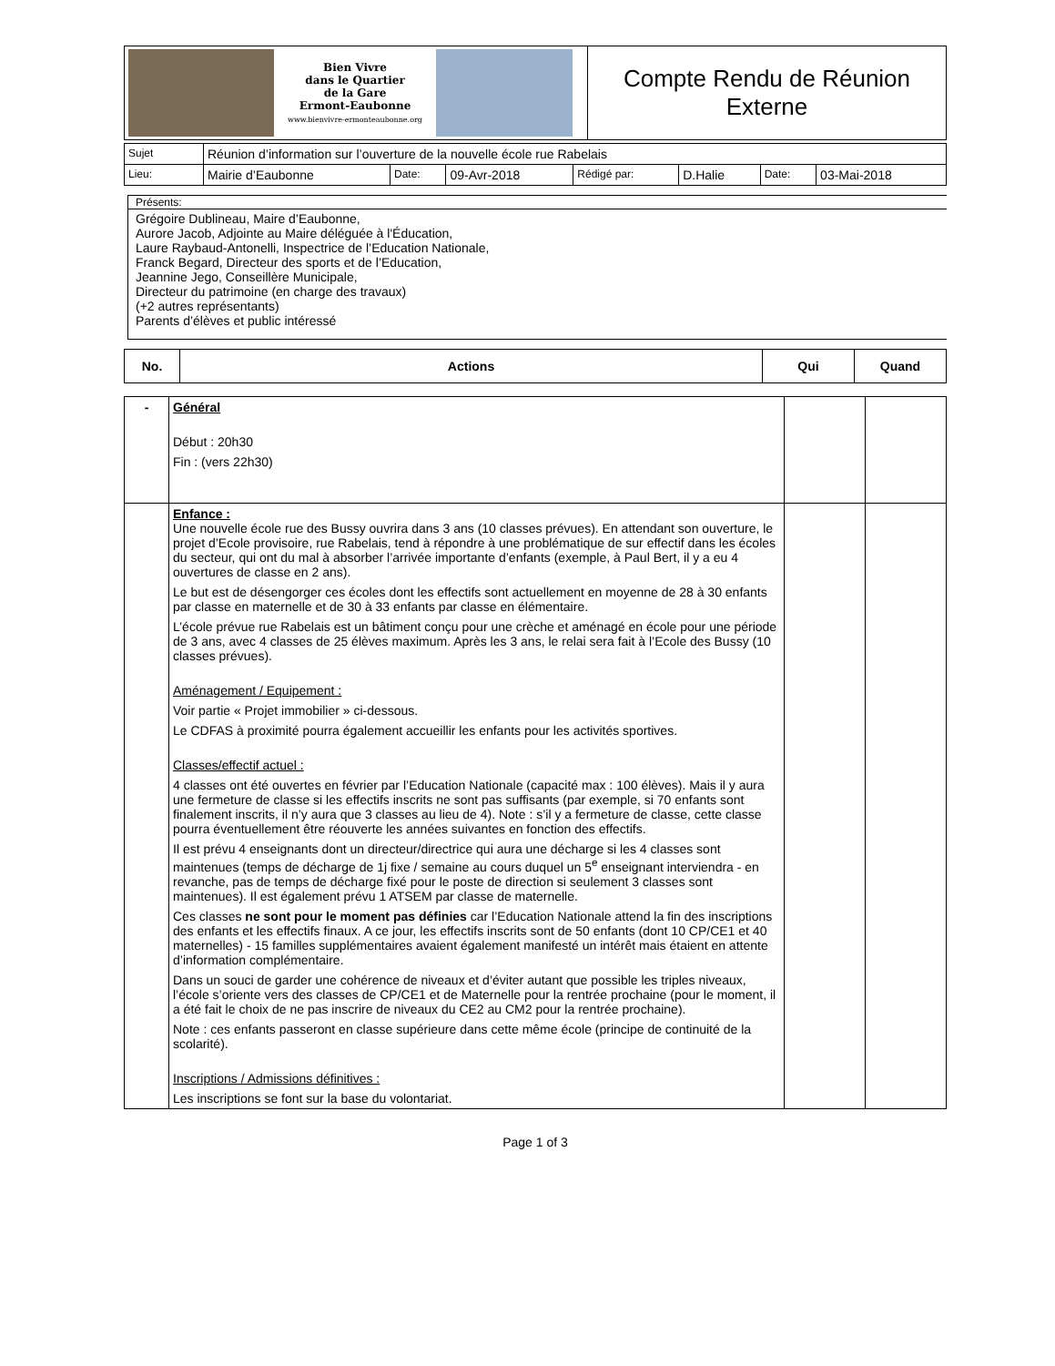| Bien Vivre dans le Quartier de la Gare Ermont-Eaubonne www.bienvivre-ermonteaubonne.org | Compte Rendu de Réunion Externe |
| Sujet | Réunion d’information sur l’ouverture de la nouvelle école rue Rabelais | | | | | | |
| Lieu: | Mairie d’Eaubonne | Date: | 09-Avr-2018 | Rédigé par: | D.Halie | Date: | 03-Mai-2018 |
Présents:
Grégoire Dublineau, Maire d’Eaubonne,
Aurore Jacob, Adjointe au Maire déléguée à l'Éducation,
Laure Raybaud-Antonelli, Inspectrice de l’Education Nationale,
Franck Begard, Directeur des sports et de l’Education,
Jeannine Jego, Conseillère Municipale,
Directeur du patrimoine (en charge des travaux)
(+2 autres représentants)
Parents d’élèves et public intéressé
| No. | Actions | Qui | Quand |
| --- | --- | --- | --- |
| - | Général Début : 20h30 Fin : (vers 22h30) | | |
| | Enfance : Une nouvelle école rue des Bussy ouvrira dans 3 ans (10 classes prévues). En attendant son ouverture, le projet d’Ecole provisoire, rue Rabelais, tend à répondre à une problématique de sur effectif dans les écoles du secteur, qui ont du mal à absorber l’arrivée importante d’enfants (exemple, à Paul Bert, il y a eu 4 ouvertures de classe en 2 ans). Le but est de désengorger ces écoles dont les effectifs sont actuellement en moyenne de 28 à 30 enfants par classe en maternelle et de 30 à 33 enfants par classe en élémentaire. L’école prévue rue Rabelais est un bâtiment conçu pour une crèche et aménagé en école pour une période de 3 ans, avec 4 classes de 25 élèves maximum. Après les 3 ans, le relai sera fait à l’Ecole des Bussy (10 classes prévues). Aménagement / Equipement : Voir partie « Projet immobilier » ci-dessous. Le CDFAS à proximité pourra également accueillir les enfants pour les activités sportives. Classes/effectif actuel : 4 classes ont été ouvertes en février par l’Education Nationale (capacité max : 100 élèves). Mais il y aura une fermeture de classe si les effectifs inscrits ne sont pas suffisants (par exemple, si 70 enfants sont finalement inscrits, il n’y aura que 3 classes au lieu de 4). Note : s’il y a fermeture de classe, cette classe pourra éventuellement être réouverte les années suivantes en fonction des effectifs. Il est prévu 4 enseignants dont un directeur/directrice qui aura une décharge si les 4 classes sont maintenues (temps de décharge de 1j fixe / semaine au cours duquel un 5<sup>e</sup> enseignant interviendra - en revanche, pas de temps de décharge fixé pour le poste de direction si seulement 3 classes sont maintenues). Il est également prévu 1 ATSEM par classe de maternelle. Ces classes ne sont pour le moment pas définies car l’Education Nationale attend la fin des inscriptions des enfants et les effectifs finaux. A ce jour, les effectifs inscrits sont de 50 enfants (dont 10 CP/CE1 et 40 maternelles) - 15 familles supplémentaires avaient également manifesté un intérêt mais étaient en attente d’information complémentaire. Dans un souci de garder une cohérence de niveaux et d’éviter autant que possible les triples niveaux, l’école s’oriente vers des classes de CP/CE1 et de Maternelle pour la rentrée prochaine (pour le moment, il a été fait le choix de ne pas inscrire de niveaux du CE2 au CM2 pour la rentrée prochaine). Note : ces enfants passeront en classe supérieure dans cette même école (principe de continuité de la scolarité). Inscriptions / Admissions définitives : Les inscriptions se font sur la base du volontariat. | | |
Page 1 of 3